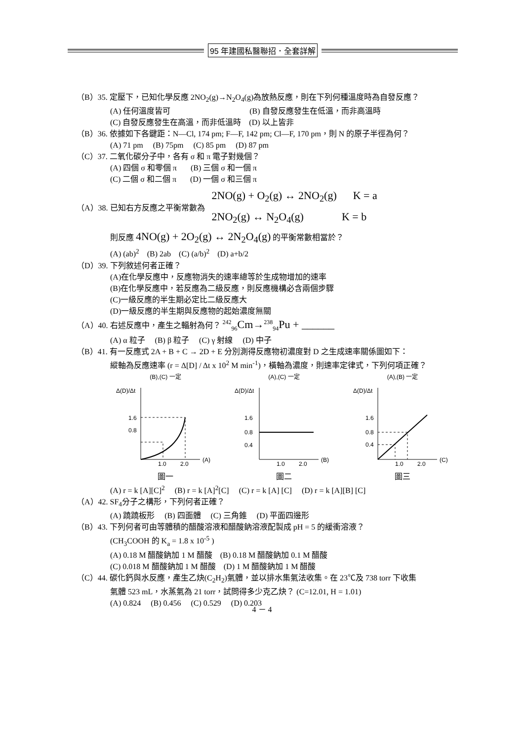95 年建國私醫聯招．全套詳解
（B）35. 定壓下，已知化學反應 2NO<sub>2</sub>(g)→N<sub>2</sub>O<sub>4</sub>(g)為放熱反應，則在下列何種溫度時為自發反應？
(A) 任何溫度皆可 (B) 自發反應發生在低溫，而非高溫時
(C) 自發反應發生在高溫，而非低溫時 (D) 以上皆非
（B）36. 依據如下各鍵距：N—Cl, 174 pm; F—F, 142 pm; Cl—F, 170 pm，則 N 的原子半徑為何？
(A) 71 pm (B) 75pm (C) 85 pm (D) 87 pm
（C）37. 二氧化碳分子中，各有 σ 和 π 電子對幾個？
(A) 四個 σ 和零個 π (B) 三個 σ 和一個 π
(C) 二個 σ 和二個 π (D) 一個 σ 和三個 π
（A）38. 已知右方反應之平衡常數為
2NO(g) + O<sub>2</sub>(g) ↔ 2NO<sub>2</sub>(g) K = a
2NO<sub>2</sub>(g) ↔ N<sub>2</sub>O<sub>4</sub>(g) K = b
則反應 4NO(g) + 2O<sub>2</sub>(g) ↔ 2N<sub>2</sub>O<sub>4</sub>(g) 的平衡常數相當於？
(A) (ab)<sup>2</sup> (B) 2ab (C) (a/b)<sup>2</sup> (D) a+b/2
（D）39. 下列敘述何者正確？
(A)在化學反應中，反應物消失的速率總等於生成物增加的速率
(B)在化學反應中，若反應為二級反應，則反應機構必含兩個步驟
(C)一級反應的半生期必定比二級反應大
(D)一級反應的半生期與反應物的起始濃度無關
（A）40. 右述反應中，產生之輻射為何？ <sup>242</sup><sub>96</sub>Cm→<sup>238</sup><sub>94</sub>Pu + ______
(A) α 粒子 (B) β 粒子 (C) γ 射線 (D) 中子
（B）41. 有一反應式 2A + B + C → 2D + E 分別測得反應物初濃度對 D 之生成速率關係圖如下：
縱軸為反應速率 (r = Δ[D] / Δt x 10<sup>2</sup> M min<sup>-1</sup>)，橫軸為濃度，則速率定律式，下列何項正確？
(B),(C) 一定
Δ(D)/Δt
1.6
0.8
1.0
2.0
(A)
圖一
(A),(C) 一定
Δ(D)/Δt
1.6
0.8
0.4
1.0
2.0
(B)
圖二
(A),(B) 一定
Δ(D)/Δt
1.6
0.8
0.4
1.0
2.0
(C)
圖三
(A) r = k [A][C]<sup>2</sup> (B) r = k [A]<sup>2</sup>[C] (C) r = k [A] [C] (D) r = k [A][B] [C]
（A）42. SF<sub>4</sub>分子之構形，下列何者正確？
(A) 蹺蹺板形 (B) 四面體 (C) 三角錐 (D) 平面四邊形
（B）43. 下列何者可由等體積的醋酸溶液和醋酸鈉溶液配製成 pH = 5 的緩衝溶液？
(CH<sub>3</sub>COOH 的 K<sub>a</sub> = 1.8 x 10<sup>-5</sup> )
(A) 0.18 M 醋酸鈉加 1 M 醋酸 (B) 0.18 M 醋酸鈉加 0.1 M 醋酸
(C) 0.018 M 醋酸鈉加 1 M 醋酸 (D) 1 M 醋酸鈉加 1 M 醋酸
（C）44. 碳化鈣與水反應，產生乙炔(C<sub>2</sub>H<sub>2</sub>)氣體，並以排水集氣法收集。在 23℃及 738 torr 下收集
氣體 523 mL，水蒸氣為 21 torr，試問得多少克乙炔？ (C=12.01, H = 1.01)
(A) 0.824 (B) 0.456 (C) 0.529 (D) 0.203
4 － 4